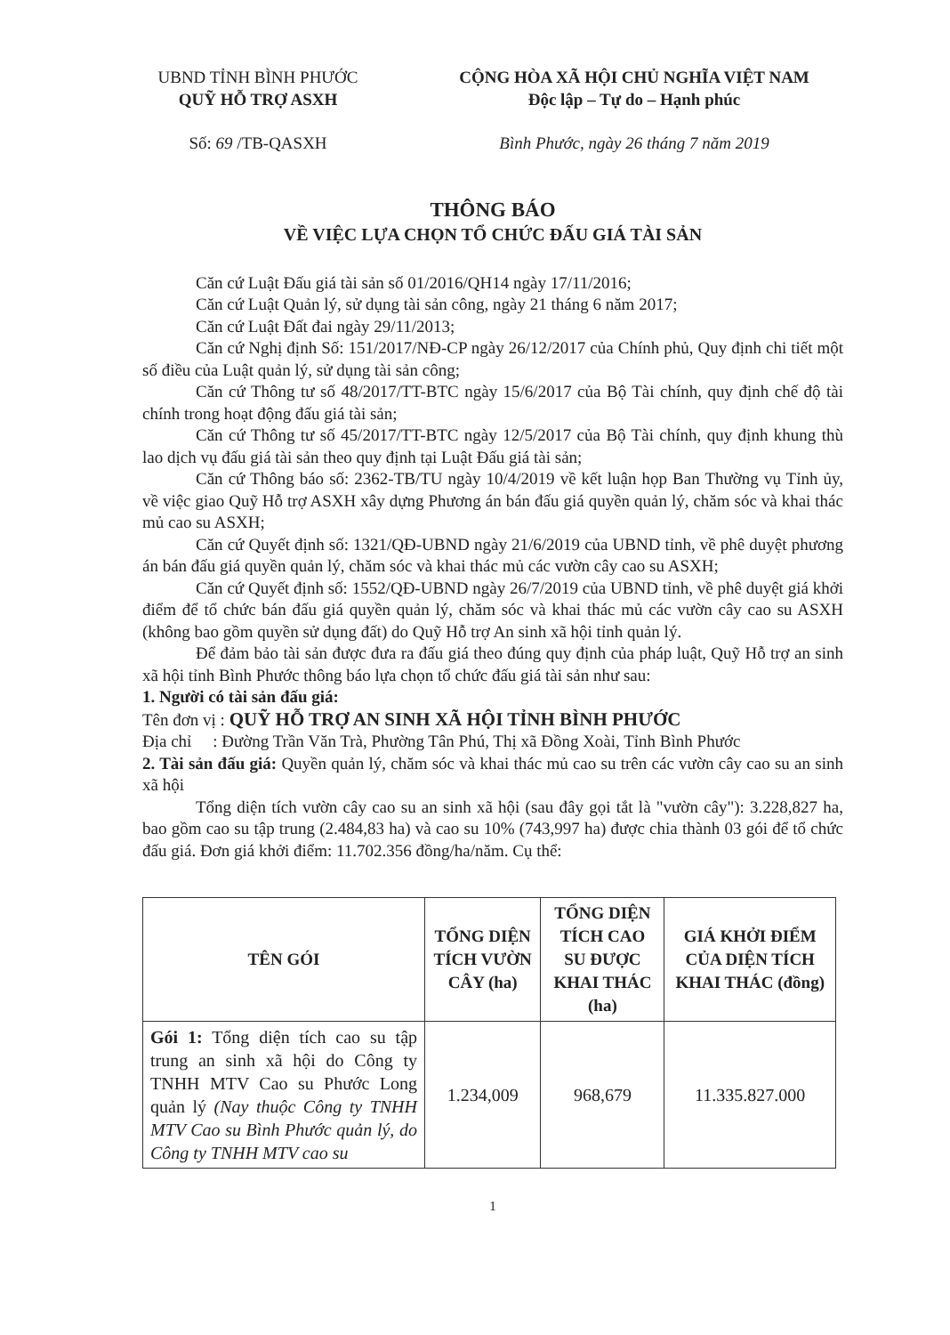UBND TỈNH BÌNH PHƯỚC
QUỸ HỖ TRỢ ASXH
Số: 69 /TB-QASXH
CỘNG HÒA XÃ HỘI CHỦ NGHĨA VIỆT NAM
Độc lập – Tự do – Hạnh phúc
Bình Phước, ngày 26 tháng 7 năm 2019
THÔNG BÁO
VỀ VIỆC LỰA CHỌN TỔ CHỨC ĐẤU GIÁ TÀI SẢN
Căn cứ Luật Đấu giá tài sản số 01/2016/QH14 ngày 17/11/2016;
Căn cứ Luật Quản lý, sử dụng tài sản công, ngày 21 tháng 6 năm 2017;
Căn cứ Luật Đất đai ngày 29/11/2013;
Căn cứ Nghị định Số: 151/2017/NĐ-CP ngày 26/12/2017 của Chính phủ, Quy định chi tiết một số điều của Luật quản lý, sử dụng tài sản công;
Căn cứ Thông tư số 48/2017/TT-BTC ngày 15/6/2017 của Bộ Tài chính, quy định chế độ tài chính trong hoạt động đấu giá tài sản;
Căn cứ Thông tư số 45/2017/TT-BTC ngày 12/5/2017 của Bộ Tài chính, quy định khung thù lao dịch vụ đấu giá tài sản theo quy định tại Luật Đấu giá tài sản;
Căn cứ Thông báo số: 2362-TB/TU ngày 10/4/2019 về kết luận họp Ban Thường vụ Tỉnh ủy, về việc giao Quỹ Hỗ trợ ASXH xây dựng Phương án bán đấu giá quyền quản lý, chăm sóc và khai thác mủ cao su ASXH;
Căn cứ Quyết định số: 1321/QĐ-UBND ngày 21/6/2019 của UBND tỉnh, về phê duyệt phương án bán đấu giá quyền quản lý, chăm sóc và khai thác mủ các vườn cây cao su ASXH;
Căn cứ Quyết định số: 1552/QĐ-UBND ngày 26/7/2019 của UBND tỉnh, về phê duyệt giá khởi điểm để tổ chức bán đấu giá quyền quản lý, chăm sóc và khai thác mủ các vườn cây cao su ASXH (không bao gồm quyền sử dụng đất) do Quỹ Hỗ trợ An sinh xã hội tỉnh quản lý.
Để đảm bảo tài sản được đưa ra đấu giá theo đúng quy định của pháp luật, Quỹ Hỗ trợ an sinh xã hội tỉnh Bình Phước thông báo lựa chọn tổ chức đấu giá tài sản như sau:
1. Người có tài sản đấu giá:
Tên đơn vị : QUỸ HỖ TRỢ AN SINH XÃ HỘI TỈNH BÌNH PHƯỚC
Địa chỉ : Đường Trần Văn Trà, Phường Tân Phú, Thị xã Đồng Xoài, Tỉnh Bình Phước
2. Tài sản đấu giá: Quyền quản lý, chăm sóc và khai thác mủ cao su trên các vườn cây cao su an sinh xã hội
Tổng diện tích vườn cây cao su an sinh xã hội (sau đây gọi tắt là "vườn cây"): 3.228,827 ha, bao gồm cao su tập trung (2.484,83 ha) và cao su 10% (743,997 ha) được chia thành 03 gói để tổ chức đấu giá. Đơn giá khởi điểm: 11.702.356 đồng/ha/năm. Cụ thể:
| TÊN GÓI | TỔNG DIỆN TÍCH VƯỜN CÂY (ha) | TỔNG DIỆN TÍCH CAO SU ĐƯỢC KHAI THÁC (ha) | GIÁ KHỞI ĐIỂM CỦA DIỆN TÍCH KHAI THÁC (đồng) |
| --- | --- | --- | --- |
| Gói 1: Tổng diện tích cao su tập trung an sinh xã hội do Công ty TNHH MTV Cao su Phước Long quản lý (Nay thuộc Công ty TNHH MTV Cao su Bình Phước quản lý, do Công ty TNHH MTV cao su | 1.234,009 | 968,679 | 11.335.827.000 |
1